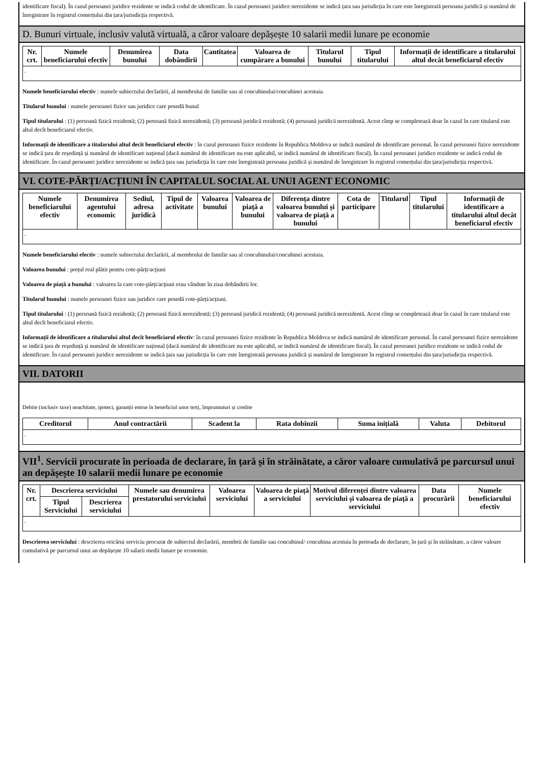identificare fiscal). În cazul persoanei juridice rezidente se indică codul de identificare. În cazul persoanei juridice nerezidente se indică țara sau jurisdicția în care este înregistrată persoana juridică și numărul de înregistrare în registrul comerțului din țara/jurisdicția respectivă.
D. Bunuri virtuale, inclusiv valută virtuală, a căror valoare depășește 10 salarii medii lunare pe economie
| Nr. crt. | Numele beneficiarului efectiv | Denumirea bunului | Data dobândirii | Cantitatea | Valoarea de cumpărare a bunului | Titularul bunului | Tipul titularului | Informații de identificare a titularului altul decât beneficiarul efectiv |
| --- | --- | --- | --- | --- | --- | --- | --- | --- |
| - | | | | | | | | |
Numele beneficiarului efectiv : numele subiectului declarării, al membrului de familie sau al concubinului/concubinei acestuia.
Titularul bunului : numele persoanei fizice sau juridice care posedă bunul
Tipul titularului : (1) persoană fizică rezidentă; (2) persoană fizică nerezidentă; (3) persoană juridică rezidentă; (4) persoană juridică nerezidentă. Acest cîmp se completează doar în cazul în care titularul este altul decît beneficiarul efectiv.
Informații de identificare a titularului altul decît beneficiarul efectiv : în cazul persoanei fizice rezidente în Republica Moldova se indică numărul de identificare personal. În cazul persoanei fizice nerezidente se indică țara de reședință și numărul de identificare național (dacă numărul de identificare nu este aplicabil, se indică numărul de identificare fiscal). În cazul persoanei juridice rezidente se indică codul de identificare. În cazul persoanei juridice nerezidente se indică țara sau jurisdicția în care este înregistrată persoana juridică și numărul de înregistrare în registrul comerțului din țara/jurisdicția respectivă.
VI. COTE-PĂRȚI/ACȚIUNI ÎN CAPITALUL SOCIAL AL UNUI AGENT ECONOMIC
| Numele beneficiarului efectiv | Denumirea agentului economic | Sediul, adresa juridică | Tipul de activitate | Valoarea bunului | Valoarea de piață a bunului | Diferența dintre valoarea bunului și valoarea de piață a bunului | Cota de participare | Titularul | Tipul titularului | Informații de identificare a titularului altul decât beneficiarul efectiv |
| --- | --- | --- | --- | --- | --- | --- | --- | --- | --- | --- |
| - | | | | | | | | | | |
Numele beneficiarului efectiv : numele subiectului declarării, al membrului de familie sau al concubinului/concubinei acestuia.
Valoarea bunului : prețul real plătit pentru cote-părți/acțiuni
Valoarea de piață a bunului : valoarea la care cote-părți/acțiuni erau vândute în ziua dobândirii lor.
Titularul bunului : numele persoanei fizice sau juridice care posedă cote-părți/acțiuni.
Tipul titularului : (1) persoană fizică rezidentă; (2) persoană fizică nerezidentă; (3) persoană juridică rezidentă; (4) persoană juridică nerezidentă. Acest cîmp se completează doar în cazul în care titularul este altul decît beneficiarul efectiv.
Informații de identificare a titularului altul decît beneficiarul efectiv: în cazul persoanei fizice rezidente în Republica Moldova se indică numărul de identificare personal. În cazul persoanei fizice nerezidente se indică țara de reședință și numărul de identificare național (dacă numărul de identificare nu este aplicabil, se indică numărul de identificare fiscal). În cazul persoanei juridice rezidente se indică codul de identificare. În cazul persoanei juridice nerezidente se indică țara sau jurisdicția în care este înregistrată persoana juridică și numărul de înregistrare în registrul comerțului din țara/jurisdicția respectivă.
VII. DATORII
Debite (inclusiv taxe) neachitate, ipoteci, garanții emise în beneficiul unor terți, împrumuturi și credite
| Creditorul | Anul contractării | Scadent la | Rata dobînzii | Suma inițială | Valuta | Debitorul |
| --- | --- | --- | --- | --- | --- | --- |
| - | | | | | | |
VII<sup>1</sup>. Servicii procurate în perioada de declarare, în țară și în străinătate, a căror valoare cumulativă pe parcursul unui an depășește 10 salarii medii lunare pe economie
| Nr. crt. | Descrierea serviciului | | Numele sau denumirea prestatorului serviciului | Valoarea serviciului | Valoarea de piață a serviciului | Motivul diferenței dintre valoarea serviciului și valoarea de piață a serviciului | Data procurării | Numele beneficiarului efectiv |
| --- | --- | --- | --- | --- | --- | --- | --- | --- |
| | Tipul Serviciului | Descrierea serviciului | | | | | | |
| - | | | | | | | | |
Descrierea serviciului : descrierea oricărui serviciu procurat de subiectul declarării, membrii de familie sau concubinul/ concubina acestuia în perioada de declarare, în țară și în străinătate, a căror valoare cumulativă pe parcursul unui an depășește 10 salarii medii lunare pe economie.